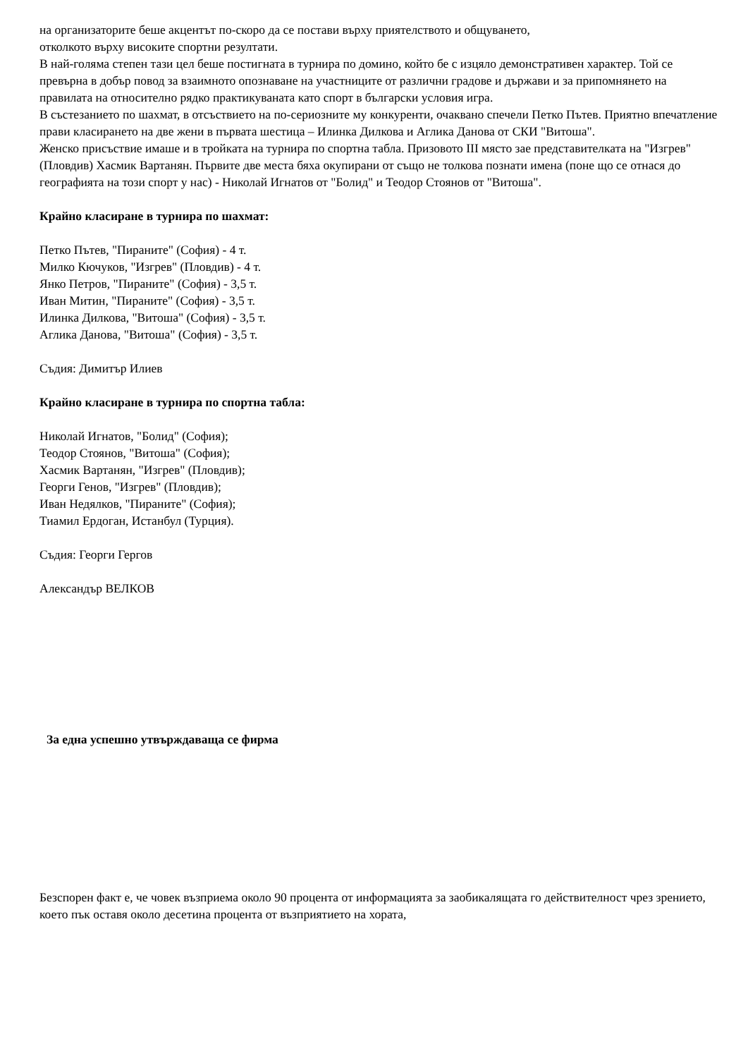на организаторите беше акцентът по-скоро да се постави върху приятелството и общуването,
отколкото върху високите спортни резултати.
В най-голяма степен тази цел беше постигната в турнира по домино, който бе с изцяло демонстративен характер. Той се превърна в добър повод за взаимното опознаване на участниците от различни градове и държави и за припомнянето на правилата на относително рядко практикуваната като спорт в български условия игра.
В състезанието по шахмат, в отсъствието на по-сериозните му конкуренти, очаквано спечели Петко Пътев. Приятно впечатление прави класирането на две жени в първата шестица – Илинка Дилкова и Аглика Данова от СКИ "Витоша".
Женско присъствие имаше и в тройката на турнира по спортна табла. Призовото III място зае представителката на "Изгрев" (Пловдив) Хасмик Вартанян. Първите две места бяха окупирани от също не толкова познати имена (поне що се отнася до географията на този спорт у нас) - Николай Игнатов от "Болид" и Теодор Стоянов от "Витоша".
Крайно класиране в турнира по шахмат:
Петко Пътев, "Пираните" (София) - 4 т.
Милко Кючуков, "Изгрев" (Пловдив) - 4 т.
Янко Петров, "Пираните" (София) - 3,5 т.
Иван Митин, "Пираните" (София) - 3,5 т.
Илинка Дилкова, "Витоша" (София) - 3,5 т.
Аглика Данова, "Витоша" (София) - 3,5 т.
Съдия: Димитър Илиев
Крайно класиране в турнира по спортна табла:
Николай Игнатов, "Болид" (София);
Теодор Стоянов, "Витоша" (София);
Хасмик Вартанян, "Изгрев" (Пловдив);
Георги Генов, "Изгрев" (Пловдив);
Иван Недялков, "Пираните" (София);
Тиамил Ердоган, Истанбул (Турция).
Съдия: Георги Гергов
Александър ВЕЛКОВ
За една успешно утвърждаваща се фирма
Безспорен факт е, че човек възприема около 90 процента от информацията за заобикалящата го действителност чрез зрението, което пък оставя около десетина процента от възприятието на хората,